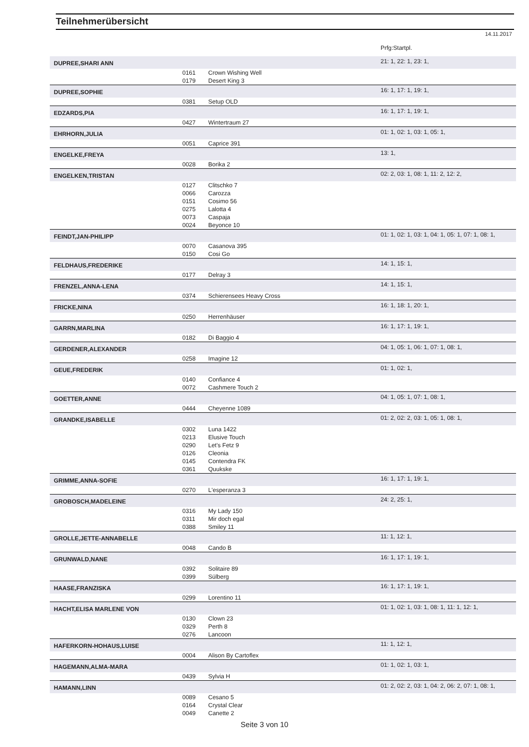Teilnehmerübersicht
14.11.2017
| | | | Prfg:Startpl. |
| DUPREE,SHARI ANN | | | 21: 1, 22: 1, 23: 1, |
| | 0161 | Crown Wishing Well | |
| | 0179 | Desert King 3 | |
| DUPREE,SOPHIE | | | 16: 1, 17: 1, 19: 1, |
| | 0381 | Setup OLD | |
| EDZARDS,PIA | | | 16: 1, 17: 1, 19: 1, |
| | 0427 | Wintertraum 27 | |
| EHRHORN,JULIA | | | 01: 1, 02: 1, 03: 1, 05: 1, |
| | 0051 | Caprice 391 | |
| ENGELKE,FREYA | | | 13: 1, |
| | 0028 | Borika 2 | |
| ENGELKEN,TRISTAN | | | 02: 2, 03: 1, 08: 1, 11: 2, 12: 2, |
| | 0127 | Clitschko 7 | |
| | 0066 | Carozza | |
| | 0151 | Cosimo 56 | |
| | 0275 | Lalotta 4 | |
| | 0073 | Caspaja | |
| | 0024 | Beyonce 10 | |
| FEINDT,JAN-PHILIPP | | | 01: 1, 02: 1, 03: 1, 04: 1, 05: 1, 07: 1, 08: 1, |
| | 0070 | Casanova 395 | |
| | 0150 | Cosi Go | |
| FELDHAUS,FREDERIKE | | | 14: 1, 15: 1, |
| | 0177 | Delray 3 | |
| FRENZEL,ANNA-LENA | | | 14: 1, 15: 1, |
| | 0374 | Schierensees Heavy Cross | |
| FRICKE,NINA | | | 16: 1, 18: 1, 20: 1, |
| | 0250 | Herrenhäuser | |
| GARRN,MARLINA | | | 16: 1, 17: 1, 19: 1, |
| | 0182 | Di Baggio 4 | |
| GERDENER,ALEXANDER | | | 04: 1, 05: 1, 06: 1, 07: 1, 08: 1, |
| | 0258 | Imagine 12 | |
| GEUE,FREDERIK | | | 01: 1, 02: 1, |
| | 0140 | Confiance 4 | |
| | 0072 | Cashmere Touch 2 | |
| GOETTER,ANNE | | | 04: 1, 05: 1, 07: 1, 08: 1, |
| | 0444 | Cheyenne 1089 | |
| GRANDKE,ISABELLE | | | 01: 2, 02: 2, 03: 1, 05: 1, 08: 1, |
| | 0302 | Luna 1422 | |
| | 0213 | Elusive Touch | |
| | 0290 | Let's Fetz 9 | |
| | 0126 | Cleonia | |
| | 0145 | Contendra FK | |
| | 0361 | Quukske | |
| GRIMME,ANNA-SOFIE | | | 16: 1, 17: 1, 19: 1, |
| | 0270 | L'esperanza 3 | |
| GROBOSCH,MADELEINE | | | 24: 2, 25: 1, |
| | 0316 | My Lady 150 | |
| | 0311 | Mir doch egal | |
| | 0388 | Smiley 11 | |
| GROLLE,JETTE-ANNABELLE | | | 11: 1, 12: 1, |
| | 0048 | Cando B | |
| GRUNWALD,NANE | | | 16: 1, 17: 1, 19: 1, |
| | 0392 | Solitaire 89 | |
| | 0399 | Sülberg | |
| HAASE,FRANZISKA | | | 16: 1, 17: 1, 19: 1, |
| | 0299 | Lorentino 11 | |
| HACHT,ELISA MARLENE VON | | | 01: 1, 02: 1, 03: 1, 08: 1, 11: 1, 12: 1, |
| | 0130 | Clown 23 | |
| | 0329 | Perth 8 | |
| | 0276 | Lancoon | |
| HAFERKORN-HOHAUS,LUISE | | | 11: 1, 12: 1, |
| | 0004 | Alison By Cartoflex | |
| HAGEMANN,ALMA-MARA | | | 01: 1, 02: 1, 03: 1, |
| | 0439 | Sylvia H | |
| HAMANN,LINN | | | 01: 2, 02: 2, 03: 1, 04: 2, 06: 2, 07: 1, 08: 1, |
| | 0089 | Cesano 5 | |
| | 0164 | Crystal Clear | |
| | 0049 | Canette 2 | |
Seite 3 von 10